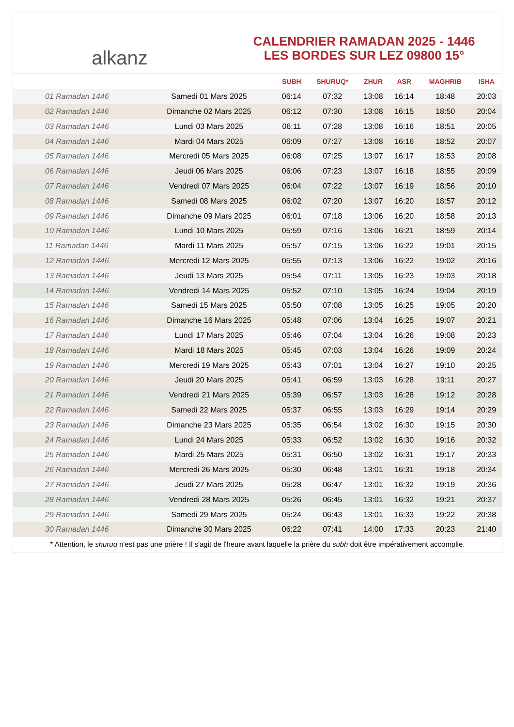alkanz
CALENDRIER RAMADAN 2025 - 1446
LES BORDES SUR LEZ 09800 15°
| | | SUBH | SHURUQ* | ZHUR | ASR | MAGHRIB | ISHA |
| --- | --- | --- | --- | --- | --- | --- | --- |
| 01 Ramadan 1446 | Samedi 01 Mars 2025 | 06:14 | 07:32 | 13:08 | 16:14 | 18:48 | 20:03 |
| 02 Ramadan 1446 | Dimanche 02 Mars 2025 | 06:12 | 07:30 | 13:08 | 16:15 | 18:50 | 20:04 |
| 03 Ramadan 1446 | Lundi 03 Mars 2025 | 06:11 | 07:28 | 13:08 | 16:16 | 18:51 | 20:05 |
| 04 Ramadan 1446 | Mardi 04 Mars 2025 | 06:09 | 07:27 | 13:08 | 16:16 | 18:52 | 20:07 |
| 05 Ramadan 1446 | Mercredi 05 Mars 2025 | 06:08 | 07:25 | 13:07 | 16:17 | 18:53 | 20:08 |
| 06 Ramadan 1446 | Jeudi 06 Mars 2025 | 06:06 | 07:23 | 13:07 | 16:18 | 18:55 | 20:09 |
| 07 Ramadan 1446 | Vendredi 07 Mars 2025 | 06:04 | 07:22 | 13:07 | 16:19 | 18:56 | 20:10 |
| 08 Ramadan 1446 | Samedi 08 Mars 2025 | 06:02 | 07:20 | 13:07 | 16:20 | 18:57 | 20:12 |
| 09 Ramadan 1446 | Dimanche 09 Mars 2025 | 06:01 | 07:18 | 13:06 | 16:20 | 18:58 | 20:13 |
| 10 Ramadan 1446 | Lundi 10 Mars 2025 | 05:59 | 07:16 | 13:06 | 16:21 | 18:59 | 20:14 |
| 11 Ramadan 1446 | Mardi 11 Mars 2025 | 05:57 | 07:15 | 13:06 | 16:22 | 19:01 | 20:15 |
| 12 Ramadan 1446 | Mercredi 12 Mars 2025 | 05:55 | 07:13 | 13:06 | 16:22 | 19:02 | 20:16 |
| 13 Ramadan 1446 | Jeudi 13 Mars 2025 | 05:54 | 07:11 | 13:05 | 16:23 | 19:03 | 20:18 |
| 14 Ramadan 1446 | Vendredi 14 Mars 2025 | 05:52 | 07:10 | 13:05 | 16:24 | 19:04 | 20:19 |
| 15 Ramadan 1446 | Samedi 15 Mars 2025 | 05:50 | 07:08 | 13:05 | 16:25 | 19:05 | 20:20 |
| 16 Ramadan 1446 | Dimanche 16 Mars 2025 | 05:48 | 07:06 | 13:04 | 16:25 | 19:07 | 20:21 |
| 17 Ramadan 1446 | Lundi 17 Mars 2025 | 05:46 | 07:04 | 13:04 | 16:26 | 19:08 | 20:23 |
| 18 Ramadan 1446 | Mardi 18 Mars 2025 | 05:45 | 07:03 | 13:04 | 16:26 | 19:09 | 20:24 |
| 19 Ramadan 1446 | Mercredi 19 Mars 2025 | 05:43 | 07:01 | 13:04 | 16:27 | 19:10 | 20:25 |
| 20 Ramadan 1446 | Jeudi 20 Mars 2025 | 05:41 | 06:59 | 13:03 | 16:28 | 19:11 | 20:27 |
| 21 Ramadan 1446 | Vendredi 21 Mars 2025 | 05:39 | 06:57 | 13:03 | 16:28 | 19:12 | 20:28 |
| 22 Ramadan 1446 | Samedi 22 Mars 2025 | 05:37 | 06:55 | 13:03 | 16:29 | 19:14 | 20:29 |
| 23 Ramadan 1446 | Dimanche 23 Mars 2025 | 05:35 | 06:54 | 13:02 | 16:30 | 19:15 | 20:30 |
| 24 Ramadan 1446 | Lundi 24 Mars 2025 | 05:33 | 06:52 | 13:02 | 16:30 | 19:16 | 20:32 |
| 25 Ramadan 1446 | Mardi 25 Mars 2025 | 05:31 | 06:50 | 13:02 | 16:31 | 19:17 | 20:33 |
| 26 Ramadan 1446 | Mercredi 26 Mars 2025 | 05:30 | 06:48 | 13:01 | 16:31 | 19:18 | 20:34 |
| 27 Ramadan 1446 | Jeudi 27 Mars 2025 | 05:28 | 06:47 | 13:01 | 16:32 | 19:19 | 20:36 |
| 28 Ramadan 1446 | Vendredi 28 Mars 2025 | 05:26 | 06:45 | 13:01 | 16:32 | 19:21 | 20:37 |
| 29 Ramadan 1446 | Samedi 29 Mars 2025 | 05:24 | 06:43 | 13:01 | 16:33 | 19:22 | 20:38 |
| 30 Ramadan 1446 | Dimanche 30 Mars 2025 | 06:22 | 07:41 | 14:00 | 17:33 | 20:23 | 21:40 |
* Attention, le shuruq n'est pas une prière ! Il s'agit de l'heure avant laquelle la prière du subh doit être impérativement accomplie.